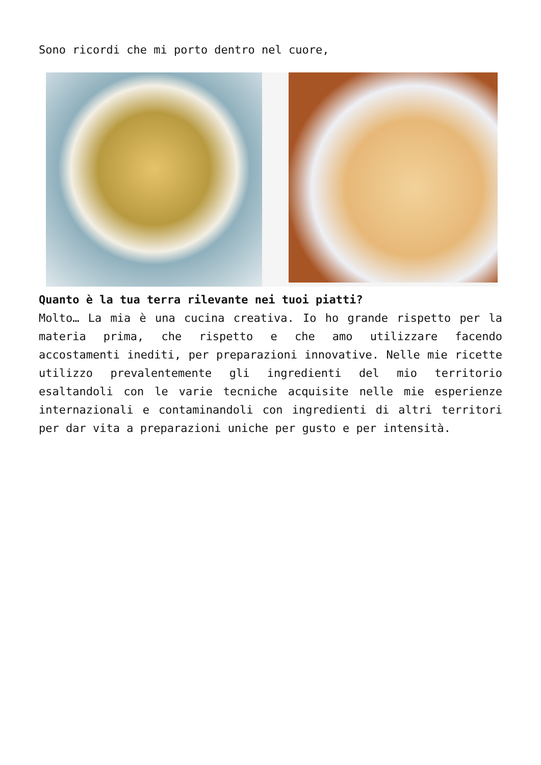Sono ricordi che mi porto dentro nel cuore,
Quanto è la tua terra rilevante nei tuoi piatti?
Molto… La mia è una cucina creativa. Io ho grande rispetto per la materia prima, che rispetto e che amo utilizzare facendo accostamenti inediti, per preparazioni innovative. Nelle mie ricette utilizzo prevalentemente gli ingredienti del mio territorio esaltandoli con le varie tecniche acquisite nelle mie esperienze internazionali e contaminandoli con ingredienti di altri territori per dar vita a preparazioni uniche per gusto e per intensità.